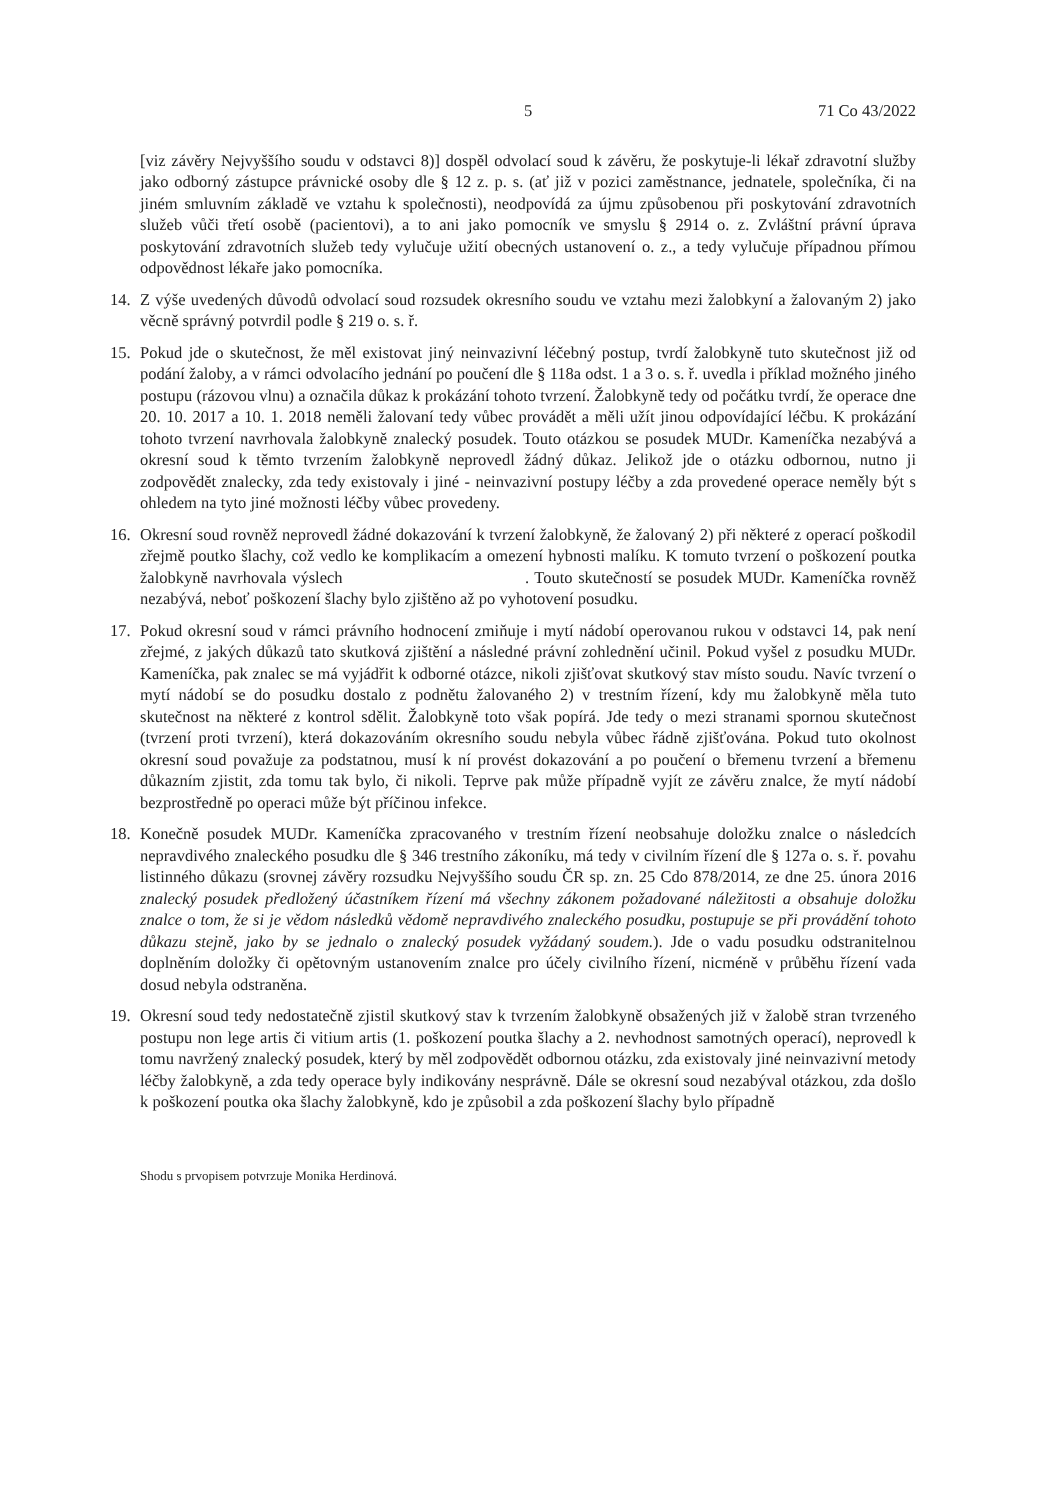5 71 Co 43/2022
[viz závěry Nejvyššího soudu v odstavci 8)] dospěl odvolací soud k závěru, že poskytuje-li lékař zdravotní služby jako odborný zástupce právnické osoby dle § 12 z. p. s. (ať již v pozici zaměstnance, jednatele, společníka, či na jiném smluvním základě ve vztahu k společnosti), neodpovídá za újmu způsobenou při poskytování zdravotních služeb vůči třetí osobě (pacientovi), a to ani jako pomocník ve smyslu § 2914 o. z. Zvláštní právní úprava poskytování zdravotních služeb tedy vylučuje užití obecných ustanovení o. z., a tedy vylučuje případnou přímou odpovědnost lékaře jako pomocníka.
14. Z výše uvedených důvodů odvolací soud rozsudek okresního soudu ve vztahu mezi žalobkyní a žalovaným 2) jako věcně správný potvrdil podle § 219 o. s. ř.
15. Pokud jde o skutečnost, že měl existovat jiný neinvazivní léčebný postup, tvrdí žalobkyně tuto skutečnost již od podání žaloby, a v rámci odvolacího jednání po poučení dle § 118a odst. 1 a 3 o. s. ř. uvedla i příklad možného jiného postupu (rázovou vlnu) a označila důkaz k prokázání tohoto tvrzení. Žalobkyně tedy od počátku tvrdí, že operace dne 20. 10. 2017 a 10. 1. 2018 neměli žalovaní tedy vůbec provádět a měli užít jinou odpovídající léčbu. K prokázání tohoto tvrzení navrhovala žalobkyně znalecký posudek. Touto otázkou se posudek MUDr. Kameníčka nezabývá a okresní soud k těmto tvrzením žalobkyně neprovedl žádný důkaz. Jelikož jde o otázku odbornou, nutno ji zodpovědět znalecky, zda tedy existovaly i jiné - neinvazivní postupy léčby a zda provedené operace neměly být s ohledem na tyto jiné možnosti léčby vůbec provedeny.
16. Okresní soud rovněž neprovedl žádné dokazování k tvrzení žalobkyně, že žalovaný 2) při některé z operací poškodil zřejmě poutko šlachy, což vedlo ke komplikacím a omezení hybnosti malíku. K tomuto tvrzení o poškození poutka žalobkyně navrhovala výslech . Touto skutečností se posudek MUDr. Kameníčka rovněž nezabývá, neboť poškození šlachy bylo zjištěno až po vyhotovení posudku.
17. Pokud okresní soud v rámci právního hodnocení zmiňuje i mytí nádobí operovanou rukou v odstavci 14, pak není zřejmé, z jakých důkazů tato skutková zjištění a následné právní zohlednění učinil. Pokud vyšel z posudku MUDr. Kameníčka, pak znalec se má vyjádřit k odborné otázce, nikoli zjišťovat skutkový stav místo soudu. Navíc tvrzení o mytí nádobí se do posudku dostalo z podnětu žalovaného 2) v trestním řízení, kdy mu žalobkyně měla tuto skutečnost na některé z kontrol sdělit. Žalobkyně toto však popírá. Jde tedy o mezi stranami spornou skutečnost (tvrzení proti tvrzení), která dokazováním okresního soudu nebyla vůbec řádně zjišťována. Pokud tuto okolnost okresní soud považuje za podstatnou, musí k ní provést dokazování a po poučení o břemenu tvrzení a břemenu důkazním zjistit, zda tomu tak bylo, či nikoli. Teprve pak může případně vyjít ze závěru znalce, že mytí nádobí bezprostředně po operaci může být příčinou infekce.
18. Konečně posudek MUDr. Kameníčka zpracovaného v trestním řízení neobsahuje doložku znalce o následcích nepravdivého znaleckého posudku dle § 346 trestního zákoníku, má tedy v civilním řízení dle § 127a o. s. ř. povahu listinného důkazu (srovnej závěry rozsudku Nejvyššího soudu ČR sp. zn. 25 Cdo 878/2014, ze dne 25. února 2016 znalecký posudek předložený účastníkem řízení má všechny zákonem požadované náležitosti a obsahuje doložku znalce o tom, že si je vědom následků vědomě nepravdivého znaleckého posudku, postupuje se při provádění tohoto důkazu stejně, jako by se jednalo o znalecký posudek vyžádaný soudem.). Jde o vadu posudku odstranitelnou doplněním doložky či opětovným ustanovením znalce pro účely civilního řízení, nicméně v průběhu řízení vada dosud nebyla odstraněna.
19. Okresní soud tedy nedostatečně zjistil skutkový stav k tvrzením žalobkyně obsažených již v žalobě stran tvrzeného postupu non lege artis či vitium artis (1. poškození poutka šlachy a 2. nevhodnost samotných operací), neprovedl k tomu navržený znalecký posudek, který by měl zodpovědět odbornou otázku, zda existovaly jiné neinvazivní metody léčby žalobkyně, a zda tedy operace byly indikovány nesprávně. Dále se okresní soud nezabýval otázkou, zda došlo k poškození poutka oka šlachy žalobkyně, kdo je způsobil a zda poškození šlachy bylo případně
Shodu s prvopisem potvrzuje Monika Herdinová.